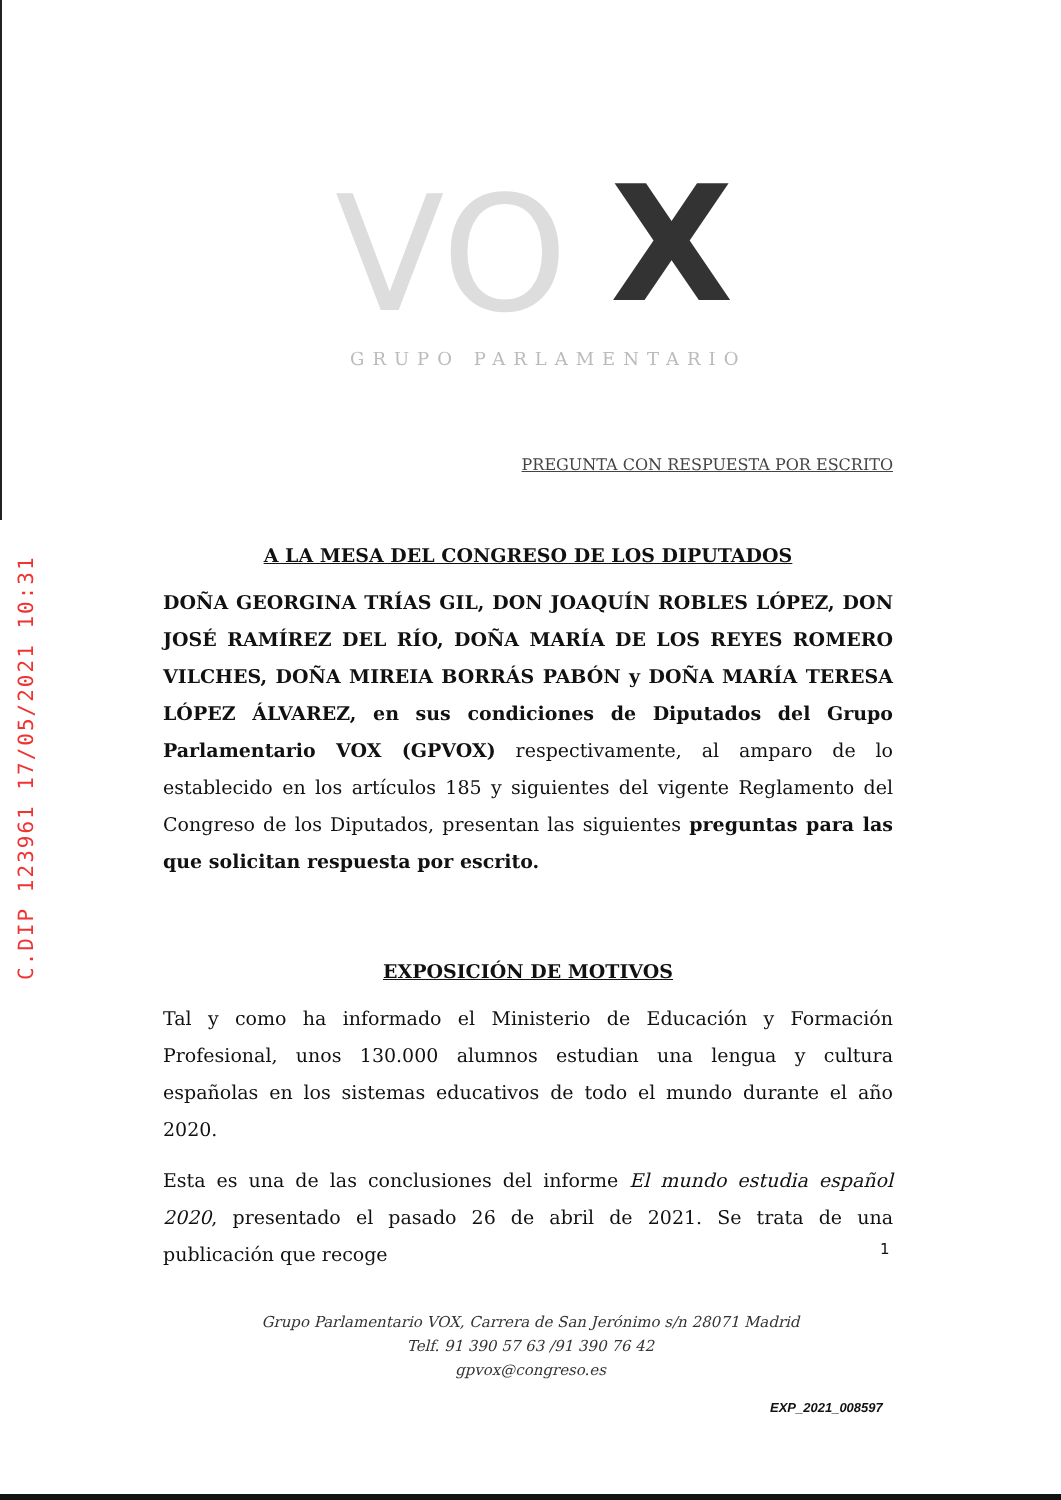C.DIP 123961 17/05/2021 10:31
VO
X
GRUPO PARLAMENTARIO
PREGUNTA CON RESPUESTA POR ESCRITO
A LA MESA DEL CONGRESO DE LOS DIPUTADOS
DOÑA GEORGINA TRÍAS GIL, DON JOAQUÍN ROBLES LÓPEZ, DON JOSÉ RAMÍREZ DEL RÍO, DOÑA MARÍA DE LOS REYES ROMERO VILCHES, DOÑA MIREIA BORRÁS PABÓN y DOÑA MARÍA TERESA LÓPEZ ÁLVAREZ, en sus condiciones de Diputados del Grupo Parlamentario VOX (GPVOX) respectivamente, al amparo de lo establecido en los artículos 185 y siguientes del vigente Reglamento del Congreso de los Diputados, presentan las siguientes preguntas para las que solicitan respuesta por escrito.
EXPOSICIÓN DE MOTIVOS
Tal y como ha informado el Ministerio de Educación y Formación Profesional, unos 130.000 alumnos estudian una lengua y cultura españolas en los sistemas educativos de todo el mundo durante el año 2020.
Esta es una de las conclusiones del informe El mundo estudia español 2020, presentado el pasado 26 de abril de 2021. Se trata de una publicación que recoge
1
Grupo Parlamentario VOX, Carrera de San Jerónimo s/n 28071 Madrid
Telf. 91 390 57 63 /91 390 76 42
gpvox@congreso.es
EXP_2021_008597